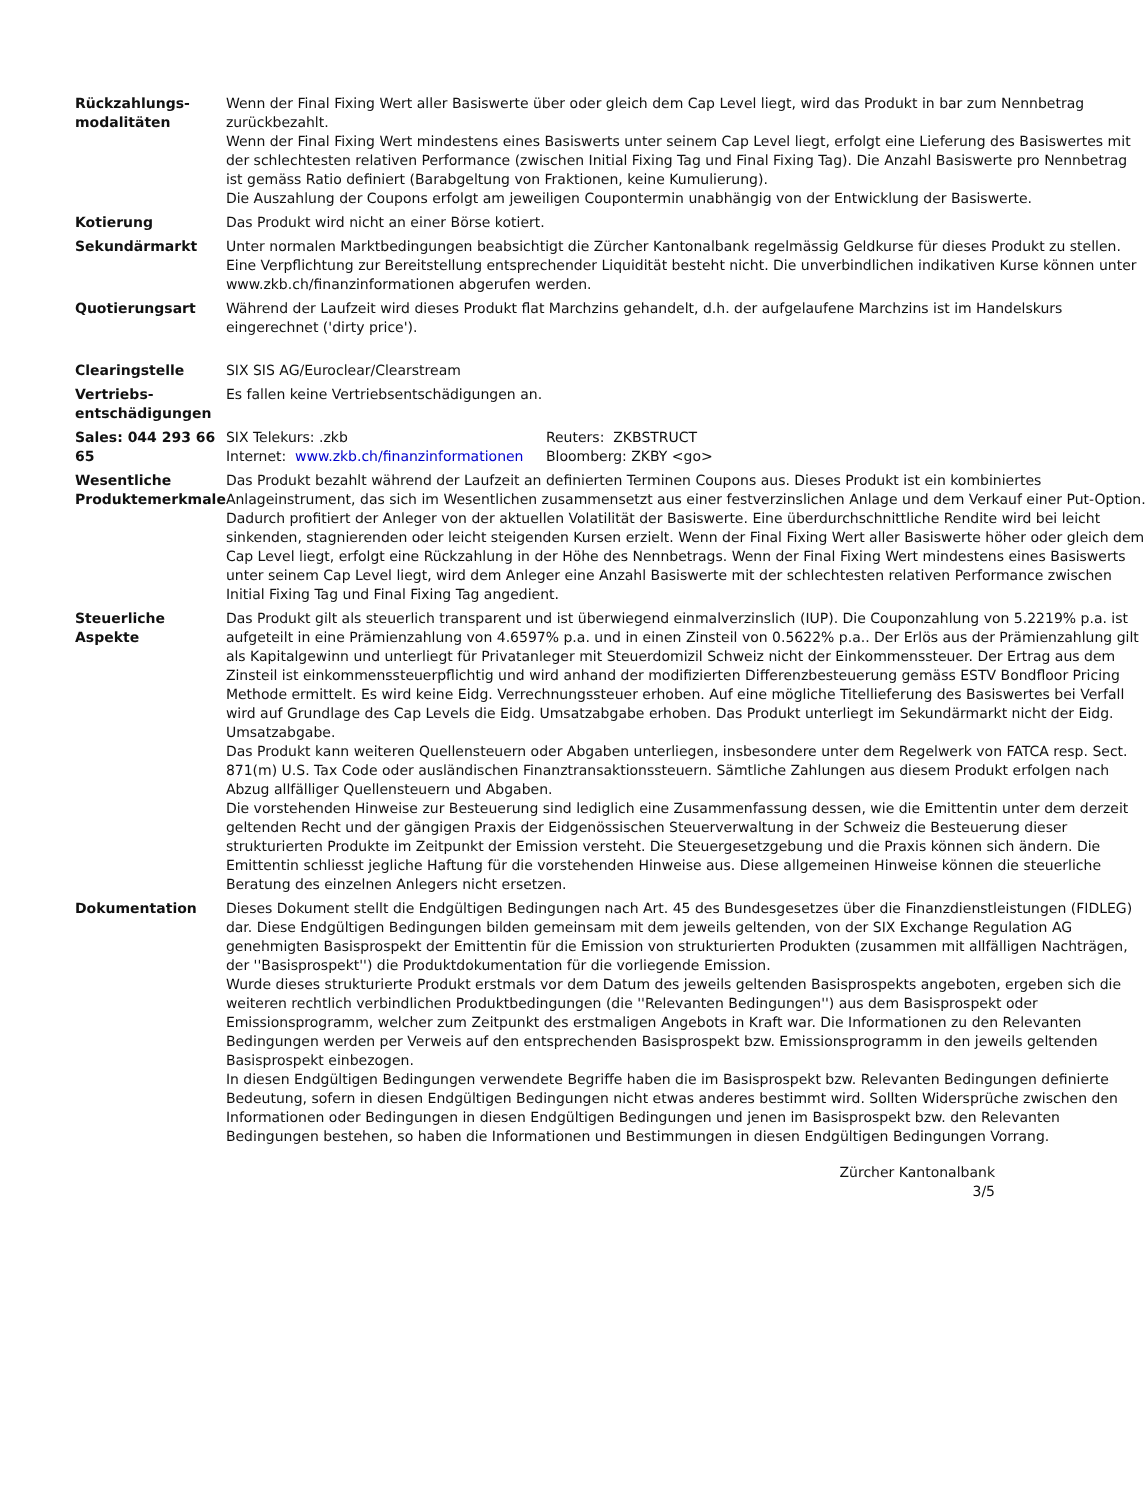| Rückzahlungs- modalitäten | Wenn der Final Fixing Wert aller Basiswerte über oder gleich dem Cap Level liegt, wird das Produkt in bar zum Nennbetrag zurückbezahlt. Wenn der Final Fixing Wert mindestens eines Basiswerts unter seinem Cap Level liegt, erfolgt eine Lieferung des Basiswertes mit der schlechtesten relativen Performance (zwischen Initial Fixing Tag und Final Fixing Tag). Die Anzahl Basiswerte pro Nennbetrag ist gemäss Ratio definiert (Barabgeltung von Fraktionen, keine Kumulierung). Die Auszahlung der Coupons erfolgt am jeweiligen Coupontermin unabhängig von der Entwicklung der Basiswerte. |
| Kotierung | Das Produkt wird nicht an einer Börse kotiert. |
| Sekundärmarkt | Unter normalen Marktbedingungen beabsichtigt die Zürcher Kantonalbank regelmässig Geldkurse für dieses Produkt zu stellen. Eine Verpflichtung zur Bereitstellung entsprechender Liquidität besteht nicht. Die unverbindlichen indikativen Kurse können unter www.zkb.ch/finanzinformationen abgerufen werden. |
| Quotierungsart | Während der Laufzeit wird dieses Produkt flat Marchzins gehandelt, d.h. der aufgelaufene Marchzins ist im Handelskurs eingerechnet ('dirty price'). |
| Clearingstelle | SIX SIS AG/Euroclear/Clearstream |
| Vertriebs- entschädigungen | Es fallen keine Vertriebsentschädigungen an. |
| Sales: 044 293 66 65 | / SIX Telekurs: .zkb / Reuters: ZKBSTRUCT / / Internet: www.zkb.ch/finanzinformationen / Bloomberg: ZKBY <go> / |
| Wesentliche Produktemerkmale | Das Produkt bezahlt während der Laufzeit an definierten Terminen Coupons aus. Dieses Produkt ist ein kombiniertes Anlageinstrument, das sich im Wesentlichen zusammensetzt aus einer festverzinslichen Anlage und dem Verkauf einer Put-Option. Dadurch profitiert der Anleger von der aktuellen Volatilität der Basiswerte. Eine überdurchschnittliche Rendite wird bei leicht sinkenden, stagnierenden oder leicht steigenden Kursen erzielt. Wenn der Final Fixing Wert aller Basiswerte höher oder gleich dem Cap Level liegt, erfolgt eine Rückzahlung in der Höhe des Nennbetrags. Wenn der Final Fixing Wert mindestens eines Basiswerts unter seinem Cap Level liegt, wird dem Anleger eine Anzahl Basiswerte mit der schlechtesten relativen Performance zwischen Initial Fixing Tag und Final Fixing Tag angedient. |
| Steuerliche Aspekte | Das Produkt gilt als steuerlich transparent und ist überwiegend einmalverzinslich (IUP). Die Couponzahlung von 5.2219% p.a. ist aufgeteilt in eine Prämienzahlung von 4.6597% p.a. und in einen Zinsteil von 0.5622% p.a.. Der Erlös aus der Prämienzahlung gilt als Kapitalgewinn und unterliegt für Privatanleger mit Steuerdomizil Schweiz nicht der Einkommenssteuer. Der Ertrag aus dem Zinsteil ist einkommenssteuerpflichtig und wird anhand der modifizierten Differenzbesteuerung gemäss ESTV Bondfloor Pricing Methode ermittelt. Es wird keine Eidg. Verrechnungssteuer erhoben. Auf eine mögliche Titellieferung des Basiswertes bei Verfall wird auf Grundlage des Cap Levels die Eidg. Umsatzabgabe erhoben. Das Produkt unterliegt im Sekundärmarkt nicht der Eidg. Umsatzabgabe. Das Produkt kann weiteren Quellensteuern oder Abgaben unterliegen, insbesondere unter dem Regelwerk von FATCA resp. Sect. 871(m) U.S. Tax Code oder ausländischen Finanztransaktionssteuern. Sämtliche Zahlungen aus diesem Produkt erfolgen nach Abzug allfälliger Quellensteuern und Abgaben. Die vorstehenden Hinweise zur Besteuerung sind lediglich eine Zusammenfassung dessen, wie die Emittentin unter dem derzeit geltenden Recht und der gängigen Praxis der Eidgenössischen Steuerverwaltung in der Schweiz die Besteuerung dieser strukturierten Produkte im Zeitpunkt der Emission versteht. Die Steuergesetzgebung und die Praxis können sich ändern. Die Emittentin schliesst jegliche Haftung für die vorstehenden Hinweise aus. Diese allgemeinen Hinweise können die steuerliche Beratung des einzelnen Anlegers nicht ersetzen. |
| Dokumentation | Dieses Dokument stellt die Endgültigen Bedingungen nach Art. 45 des Bundesgesetzes über die Finanzdienstleistungen (FIDLEG) dar. Diese Endgültigen Bedingungen bilden gemeinsam mit dem jeweils geltenden, von der SIX Exchange Regulation AG genehmigten Basisprospekt der Emittentin für die Emission von strukturierten Produkten (zusammen mit allfälligen Nachträgen, der ''Basisprospekt'') die Produktdokumentation für die vorliegende Emission. Wurde dieses strukturierte Produkt erstmals vor dem Datum des jeweils geltenden Basisprospekts angeboten, ergeben sich die weiteren rechtlich verbindlichen Produktbedingungen (die ''Relevanten Bedingungen'') aus dem Basisprospekt oder Emissionsprogramm, welcher zum Zeitpunkt des erstmaligen Angebots in Kraft war. Die Informationen zu den Relevanten Bedingungen werden per Verweis auf den entsprechenden Basisprospekt bzw. Emissionsprogramm in den jeweils geltenden Basisprospekt einbezogen. In diesen Endgültigen Bedingungen verwendete Begriffe haben die im Basisprospekt bzw. Relevanten Bedingungen definierte Bedeutung, sofern in diesen Endgültigen Bedingungen nicht etwas anderes bestimmt wird. Sollten Widersprüche zwischen den Informationen oder Bedingungen in diesen Endgültigen Bedingungen und jenen im Basisprospekt bzw. den Relevanten Bedingungen bestehen, so haben die Informationen und Bestimmungen in diesen Endgültigen Bedingungen Vorrang. |
Zürcher Kantonalbank
3/5